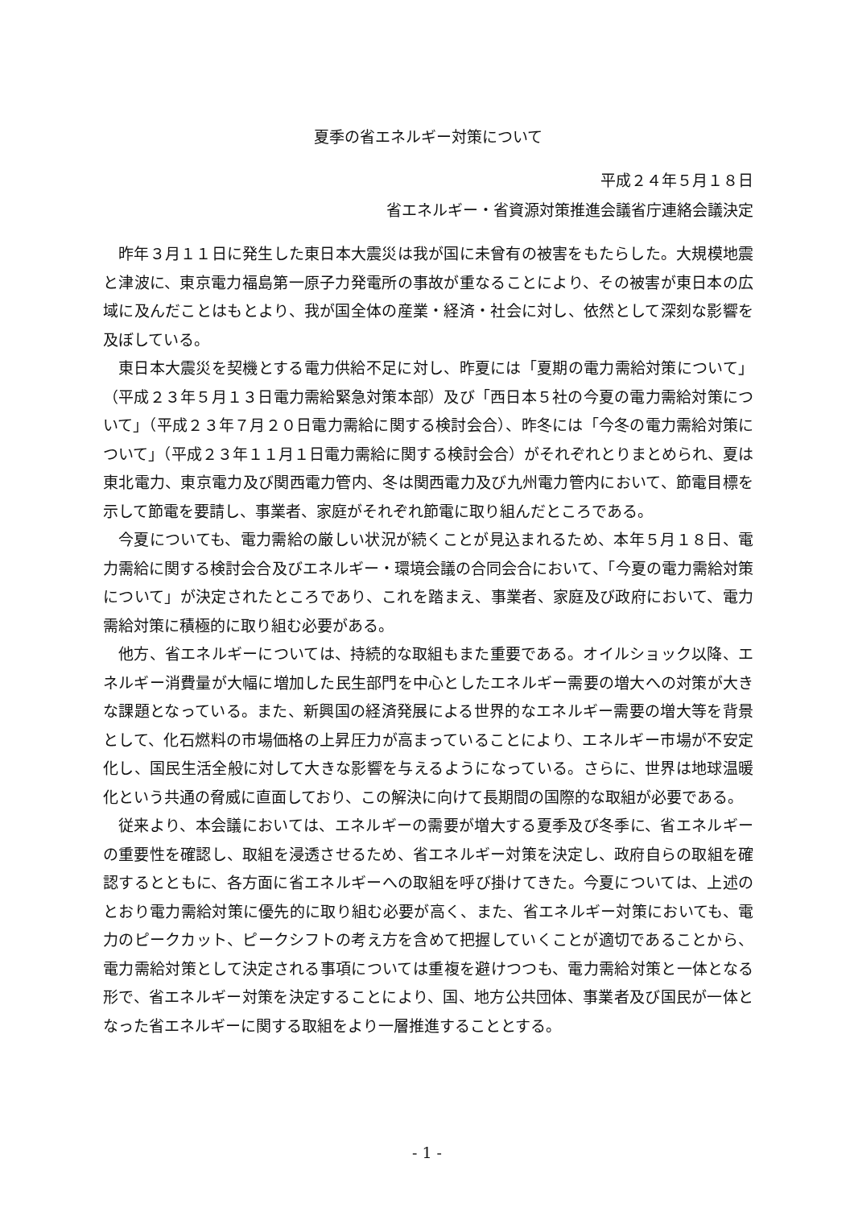夏季の省エネルギー対策について
平成２４年５月１８日
省エネルギー・省資源対策推進会議省庁連絡会議決定
昨年３月１１日に発生した東日本大震災は我が国に未曾有の被害をもたらした。大規模地震と津波に、東京電力福島第一原子力発電所の事故が重なることにより、その被害が東日本の広域に及んだことはもとより、我が国全体の産業・経済・社会に対し、依然として深刻な影響を及ぼしている。
東日本大震災を契機とする電力供給不足に対し、昨夏には「夏期の電力需給対策について」（平成２３年５月１３日電力需給緊急対策本部）及び「西日本５社の今夏の電力需給対策について」（平成２３年７月２０日電力需給に関する検討会合）、昨冬には「今冬の電力需給対策について」（平成２３年１１月１日電力需給に関する検討会合）がそれぞれとりまとめられ、夏は東北電力、東京電力及び関西電力管内、冬は関西電力及び九州電力管内において、節電目標を示して節電を要請し、事業者、家庭がそれぞれ節電に取り組んだところである。
今夏についても、電力需給の厳しい状況が続くことが見込まれるため、本年５月１８日、電力需給に関する検討会合及びエネルギー・環境会議の合同会合において、「今夏の電力需給対策について」が決定されたところであり、これを踏まえ、事業者、家庭及び政府において、電力需給対策に積極的に取り組む必要がある。
他方、省エネルギーについては、持続的な取組もまた重要である。オイルショック以降、エネルギー消費量が大幅に増加した民生部門を中心としたエネルギー需要の増大への対策が大きな課題となっている。また、新興国の経済発展による世界的なエネルギー需要の増大等を背景として、化石燃料の市場価格の上昇圧力が高まっていることにより、エネルギー市場が不安定化し、国民生活全般に対して大きな影響を与えるようになっている。さらに、世界は地球温暖化という共通の脅威に直面しており、この解決に向けて長期間の国際的な取組が必要である。
従来より、本会議においては、エネルギーの需要が増大する夏季及び冬季に、省エネルギーの重要性を確認し、取組を浸透させるため、省エネルギー対策を決定し、政府自らの取組を確認するとともに、各方面に省エネルギーへの取組を呼び掛けてきた。今夏については、上述のとおり電力需給対策に優先的に取り組む必要が高く、また、省エネルギー対策においても、電力のピークカット、ピークシフトの考え方を含めて把握していくことが適切であることから、電力需給対策として決定される事項については重複を避けつつも、電力需給対策と一体となる形で、省エネルギー対策を決定することにより、国、地方公共団体、事業者及び国民が一体となった省エネルギーに関する取組をより一層推進することとする。
- 1 -